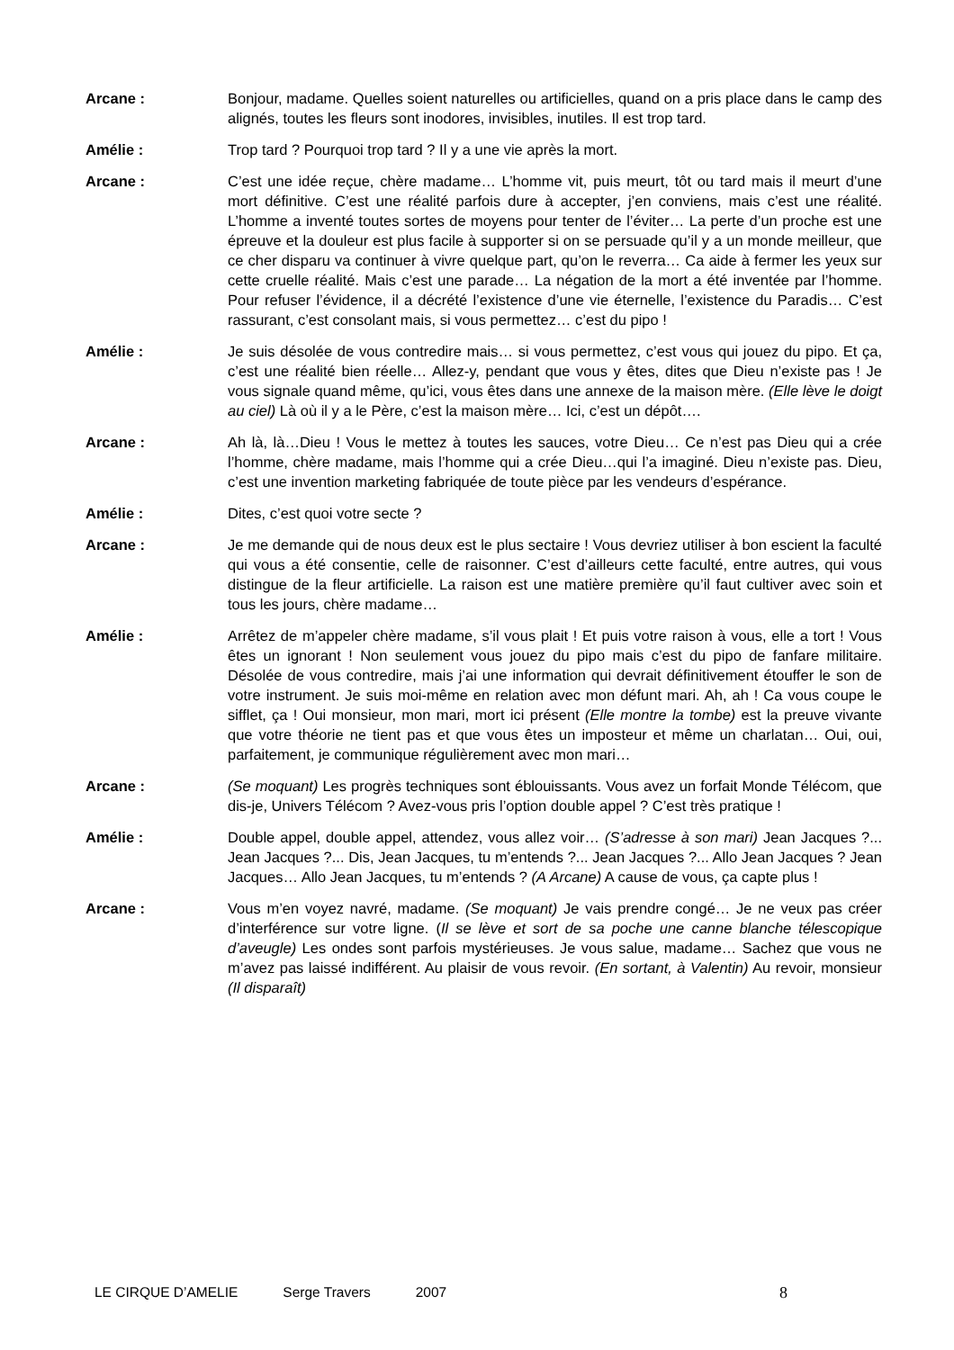Arcane : Bonjour, madame. Quelles soient naturelles ou artificielles, quand on a pris place dans le camp des alignés, toutes les fleurs sont inodores, invisibles, inutiles. Il est trop tard.
Amélie : Trop tard ? Pourquoi trop tard ? Il y a une vie après la mort.
Arcane : C’est une idée reçue, chère madame… L’homme vit, puis meurt, tôt ou tard mais il meurt d’une mort définitive. C’est une réalité parfois dure à accepter, j’en conviens, mais c’est une réalité. L’homme a inventé toutes sortes de moyens pour tenter de l’éviter… La perte d’un proche est une épreuve et la douleur est plus facile à supporter si on se persuade qu’il y a un monde meilleur, que ce cher disparu va continuer à vivre quelque part, qu’on le reverra… Ca aide à fermer les yeux sur cette cruelle réalité. Mais c’est une parade… La négation de la mort a été inventée par l’homme. Pour refuser l’évidence, il a décrété l’existence d’une vie éternelle, l’existence du Paradis… C’est rassurant, c’est consolant mais, si vous permettez… c’est du pipo !
Amélie : Je suis désolée de vous contredire mais… si vous permettez, c’est vous qui jouez du pipo. Et ça, c’est une réalité bien réelle… Allez-y, pendant que vous y êtes, dites que Dieu n’existe pas ! Je vous signale quand même, qu’ici, vous êtes dans une annexe de la maison mère. (Elle lève le doigt au ciel) Là où il y a le Père, c’est la maison mère… Ici, c’est un dépôt….
Arcane : Ah là, là…Dieu ! Vous le mettez à toutes les sauces, votre Dieu… Ce n’est pas Dieu qui a crée l’homme, chère madame, mais l’homme qui a crée Dieu…qui l’a imaginé. Dieu n’existe pas. Dieu, c’est une invention marketing fabriquée de toute pièce par les vendeurs d’espérance.
Amélie : Dites, c’est quoi votre secte ?
Arcane : Je me demande qui de nous deux est le plus sectaire ! Vous devriez utiliser à bon escient la faculté qui vous a été consentie, celle de raisonner. C’est d’ailleurs cette faculté, entre autres, qui vous distingue de la fleur artificielle. La raison est une matière première qu’il faut cultiver avec soin et tous les jours, chère madame…
Amélie : Arrêtez de m’appeler chère madame, s’il vous plait ! Et puis votre raison à vous, elle a tort ! Vous êtes un ignorant ! Non seulement vous jouez du pipo mais c’est du pipo de fanfare militaire. Désolée de vous contredire, mais j’ai une information qui devrait définitivement étouffer le son de votre instrument. Je suis moi-même en relation avec mon défunt mari. Ah, ah ! Ca vous coupe le sifflet, ça ! Oui monsieur, mon mari, mort ici présent (Elle montre la tombe) est la preuve vivante que votre théorie ne tient pas et que vous êtes un imposteur et même un charlatan… Oui, oui, parfaitement, je communique régulièrement avec mon mari…
Arcane : (Se moquant) Les progrès techniques sont éblouissants. Vous avez un forfait Monde Télécom, que dis-je, Univers Télécom ? Avez-vous pris l’option double appel ? C’est très pratique !
Amélie : Double appel, double appel, attendez, vous allez voir… (S’adresse à son mari) Jean Jacques ?... Jean Jacques ?... Dis, Jean Jacques, tu m’entends ?... Jean Jacques ?... Allo Jean Jacques ? Jean Jacques… Allo Jean Jacques, tu m’entends ? (A Arcane) A cause de vous, ça capte plus !
Arcane : Vous m’en voyez navré, madame. (Se moquant) Je vais prendre congé… Je ne veux pas créer d’interférence sur votre ligne. (Il se lève et sort de sa poche une canne blanche télescopique d’aveugle) Les ondes sont parfois mystérieuses. Je vous salue, madame… Sachez que vous ne m’avez pas laissé indifférent. Au plaisir de vous revoir. (En sortant, à Valentin) Au revoir, monsieur (Il disparaît)
LE CIRQUE D’AMELIE Serge Travers 2007 8